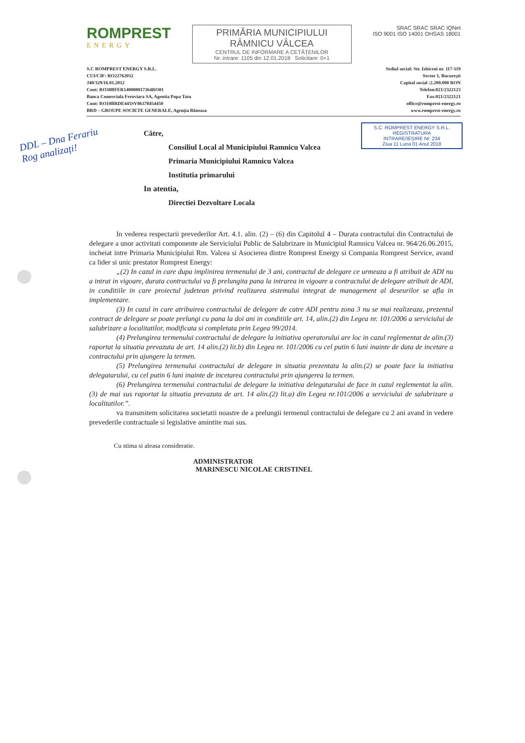ROMPREST
ENERGY
PRIMĂRIA MUNICIPIULUI
RÂMNICU VÂLCEA
CENTRUL DE INFORMARE A CETĂȚENILOR
Nr. intrare: 1105 din 12.01.2018 Solicitare: 0+1
SRAC SRAC SRAC IQNet
ISO 9001 ISO 14001 OHSAS 18001
S.C ROMPREST ENERGY S.R.L.
CUI/CIF: RO22762032
J40/329/16.01.2012
Cont: RO30BFER140000017364RO01
Banca Comerciala Feroviara SA, Agentia Popa Tatu
Cont: RO10BRDE445SV86378454450
BRD – GROUPE SOCIETE GENERALE, Agenția Băneasa
Sediul social: Str. Izbiceni nr. 117-119
Sector 1, București
Capital social :2.200.000 RON
Telefon:021/2322123
Fax:021/2322121
office@romprest-energy.ro
www.romprest-energy.ro
S.C. ROMPREST ENERGY S.R.L.
REGISTRATURA
INTRARE/IEȘIRE Nr. 234
Ziua 11 Luna 01 Anul 2018
DDL – Dna Ferariu
Rog analizați!
Către,
Consiliul Local al Municipiului Ramnicu Valcea
Primaria Municipiului Ramnicu Valcea
Institutia primarului
In atentia,
Directiei Dezvoltare Locala
In vederea respectarii prevederilor Art. 4.1. alin. (2) – (6) din Capitolul 4 – Durata contractului din Contractului de delegare a unor activitati componente ale Serviciului Public de Salubrizare in Municipiul Ramnicu Valcea nr. 964/26.06.2015, incheiat intre Primaria Municipiului Rm. Valcea si Asocierea dintre Romprest Energy si Compania Romprest Service, avand ca lider si unic prestator Romprest Energy:
„(2) In cazul in care dupa implinirea termenului de 3 ani, contractul de delegare ce urmeaza a fi atribuit de ADI nu a intrat in vigoare, durata contractului va fi prelungita pana la intrarea in vigoare a contractului de delegare atribuit de ADI, in conditiile in care proiectul judetean privind realizarea sistemului integrat de management al deseurilor se afla in implementare.
(3) In cazul in care atribuirea contractului de delegare de catre ADI pentru zona 3 nu se mai realizeaza, prezentul contract de delegare se poate prelungi cu pana la doi ani in conditiile art. 14, alin.(2) din Legea nr. 101/2006 a serviciului de salubrizare a localitatilor, modificata si completata prin Legea 99/2014.
(4) Prelungirea termenului contractului de delegare la initiativa operatorului are loc in cazul reglementat de alin.(3) raportat la situatia prevazuta de art. 14 alin.(2) lit.b) din Legea nr. 101/2006 cu cel putin 6 luni inainte de data de incetare a contractului prin ajungere la termen.
(5) Prelungirea termenului contractului de delegare in situatia prezentata la alin.(2) se poate face la initiativa delegatarului, cu cel putin 6 luni inainte de incetarea contractului prin ajungerea la termen.
(6) Prelungirea termenului contractului de delegare la initiativa delegatarului de face in cazul reglementat la alin.(3) de mai sus raportat la situatia prevazuta de art. 14 alin.(2) lit.a) din Legea nr.101/2006 a serviciului de salubrizare a localitatilor.”.
va transmitem solicitarea societatii noastre de a prelungii termenul contractului de delegare cu 2 ani avand in vedere prevederile contractuale si legislative amintite mai sus.
Cu stima si aleasa consideratie.
ADMINISTRATOR
MARINESCU NICOLAE CRISTINEL